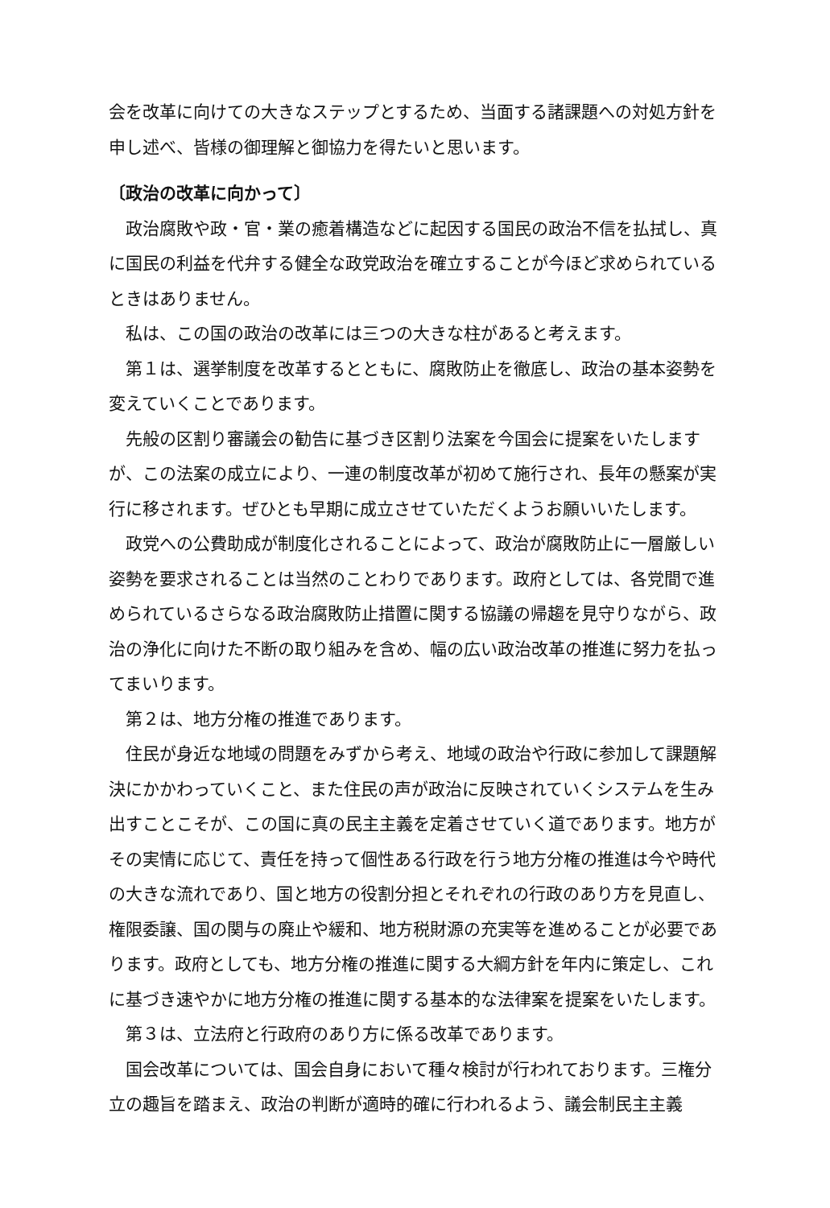会を改革に向けての大きなステップとするため、当面する諸課題への対処方針を申し述べ、皆様の御理解と御協力を得たいと思います。
〔政治の改革に向かって〕
政治腐敗や政・官・業の癒着構造などに起因する国民の政治不信を払拭し、真に国民の利益を代弁する健全な政党政治を確立することが今ほど求められているときはありません。
私は、この国の政治の改革には三つの大きな柱があると考えます。
第１は、選挙制度を改革するとともに、腐敗防止を徹底し、政治の基本姿勢を変えていくことであります。
先般の区割り審議会の勧告に基づき区割り法案を今国会に提案をいたしますが、この法案の成立により、一連の制度改革が初めて施行され、長年の懸案が実行に移されます。ぜひとも早期に成立させていただくようお願いいたします。
政党への公費助成が制度化されることによって、政治が腐敗防止に一層厳しい姿勢を要求されることは当然のことわりであります。政府としては、各党間で進められているさらなる政治腐敗防止措置に関する協議の帰趨を見守りながら、政治の浄化に向けた不断の取り組みを含め、幅の広い政治改革の推進に努力を払ってまいります。
第２は、地方分権の推進であります。
住民が身近な地域の問題をみずから考え、地域の政治や行政に参加して課題解決にかかわっていくこと、また住民の声が政治に反映されていくシステムを生み出すことこそが、この国に真の民主主義を定着させていく道であります。地方がその実情に応じて、責任を持って個性ある行政を行う地方分権の推進は今や時代の大きな流れであり、国と地方の役割分担とそれぞれの行政のあり方を見直し、権限委譲、国の関与の廃止や緩和、地方税財源の充実等を進めることが必要であります。政府としても、地方分権の推進に関する大綱方針を年内に策定し、これに基づき速やかに地方分権の推進に関する基本的な法律案を提案をいたします。
第３は、立法府と行政府のあり方に係る改革であります。
国会改革については、国会自身において種々検討が行われております。三権分立の趣旨を踏まえ、政治の判断が適時的確に行われるよう、議会制民主主義